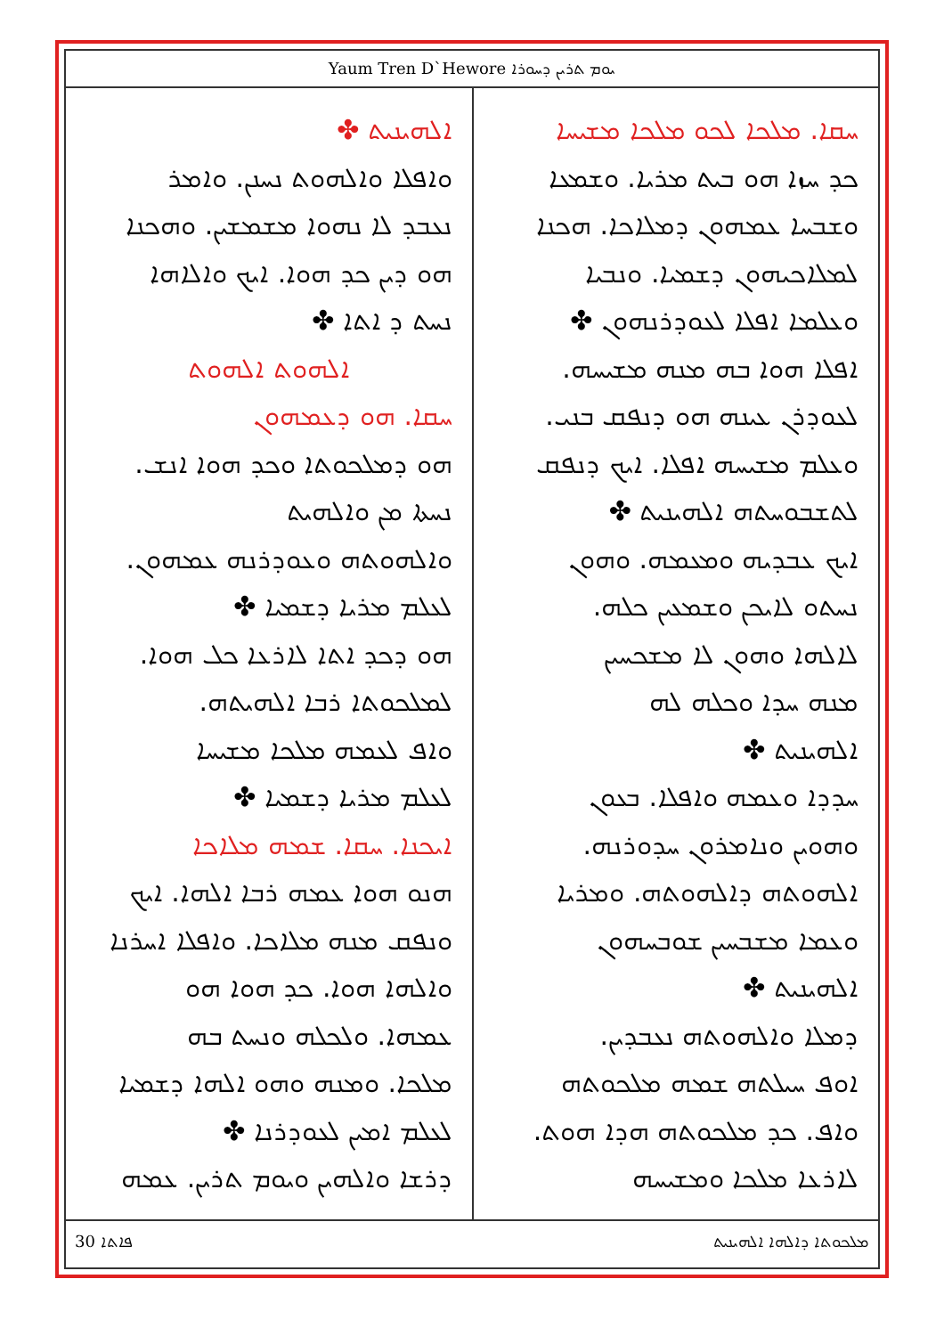Yaum Tren D`Hewore ܝܘܡ ܬܪܝܢ ܕܚܘܪܐ
ܚܩܐ. ܡܠܟܐ ܠܟܘ ܡܠܟܐ ܡܫܝܚܐ
ܟܕ ܚܙܐ ܗܘ ܒܝܬ ܡܪܝܐ. ܘܫܡܥܐ
ܘܫܒܚܐ ܥܡܗܘܢ ܕܡܠܐܟܐ. ܗܟܢܐ
ܠܡܠܐܟܝܗܘܢ ܕܫܡܝܐ. ܘܢܒܝܐ
ܘܥܠܡܐ ܐܦܠܐ ܠܥܘܕܪܢܗܘܢ ✤
ܐܦܠܐ ܗܘܐ ܒܗ ܡܢܗ ܡܫܝܚܗ.
ܠܥܘܕܪܢ ܥܝܢܗ ܗܘ ܕܢܦܩ ܒܢܝ.
ܘܥܠܡ ܡܫܝܚܗ ܐܦܠܐ. ܐܝܟ ܕܢܦܩ
ܠܬܫܒܘܚܬܗ ܐܠܗܝܢܝܬ ✤
ܐܝܟ ܥܒܕܝܗ ܘܡܥܡܗ. ܘܗܘܢ
ܢܚܬܘ ܠܐܝܟܢ ܘܫܡܥܝܢ ܟܠܗ.
ܠܐܠܗܐ ܘܗܘܢ ܠܐ ܡܫܟܚܝܢ
ܡܢܗ ܚܕܐ ܘܟܠܗ ܠܗ
ܐܠܗܝܢܝܬ ✤
ܚܕܕܐ ܘܥܡܗ ܘܐܦܠܐ. ܒܥܘܢ
ܘܗܘܝܢ ܘܢܐܡܪܘܢ ܚܕܘܪܢܗ.
ܐܠܗܘܬܗ ܕܐܠܗܘܬܗ. ܘܡܪܝܐ
ܘܥܡܐ ܡܫܒܚܝܢ ܫܘܒܚܗܘܢ
ܐܠܗܝܢܝܬ ✤
ܕܡܠܐ ܘܐܠܗܘܬܗ ܢܥܒܕܝܢ.
ܐܘܦ ܚܝܠܬܗ ܫܡܗ ܡܠܟܘܬܗ
ܘܐܦ. ܟܕ ܡܠܟܘܬܗ ܗܕܐ ܗܘܬ.
ܠܐܪܥܐ ܡܠܟܐ ܘܡܫܝܚܗ
ܐܠܗܝܢܝܬ ✤
ܘܐܦܠܐ ܘܐܠܗܘܬ ܢܚܢܢ. ܘܐܡܪ
ܢܥܒܕ ܠܐ ܢܗܘܐ ܡܫܡܫܝܢ. ܘܗܟܢܐ
ܗܘ ܕܝܢ ܟܕ ܗܘܐ. ܐܝܟ ܘܐܠܐܗܐ
ܢܚܬ ܕ ܐܬܐ ✤
ܐܠܗܘܬ ܐܠܗܘܬ
ܚܩܐ. ܗܘ ܕܥܡܗܘܢ
ܗܘ ܕܡܠܟܘܬܐ ܘܟܕ ܗܘܐ ܐܢܫ.
ܢܚܬܐ ܡܢ ܘܐܠܗܝܬ
ܘܐܠܗܘܬܗ ܘܥܘܕܪܢܗ ܥܡܗܘܢ.
ܠܥܠܡ ܡܪܝܐ ܕܫܡܝܐ ✤
ܗܘ ܕܟܕ ܐܬܐ ܠܐܪܥܐ ܟܠ ܗܘܐ.
ܠܡܠܟܘܬܐ ܪܒܐ ܐܠܗܝܬܗ.
ܘܐܦ ܠܥܡܗ ܡܠܟܐ ܡܫܝܚܐ
ܠܥܠܡ ܡܪܝܐ ܕܫܡܝܐ ✤
ܐܝܟܢܐ. ܚܩܐ. ܫܡܗ ܡܠܐܟܐ
ܗܢܘ ܗܘܐ ܥܡܗ ܪܒܐ ܐܠܗܐ. ܐܝܟ
ܘܢܦܩ ܡܢܗ ܡܠܐܟܐ. ܘܐܦܠܐ ܐܚܪܢܐ
ܘܐܠܗܐ ܗܘܐ. ܟܕ ܗܘܐ ܗܘ
ܥܡܗܐ. ܘܠܟܠܗ ܘܢܚܬ ܒܗ
ܡܠܟܐ. ܘܡܢܗ ܘܗܘ ܐܠܗܐ ܕܫܡܝܐ
ܠܥܠܡ ܐܡܝܢ ܠܥܘܕܪܢܐ ✤
ܕܪܫܐ ܘܐܠܗܝܢ ܘܝܘܡ ܬܪܝܢ. ܥܡܗ
30 ܦܐܬܐ ܡܠܟܘܬܐ ܕܐܠܗܐ ܐܠܗܝܢܝܬ